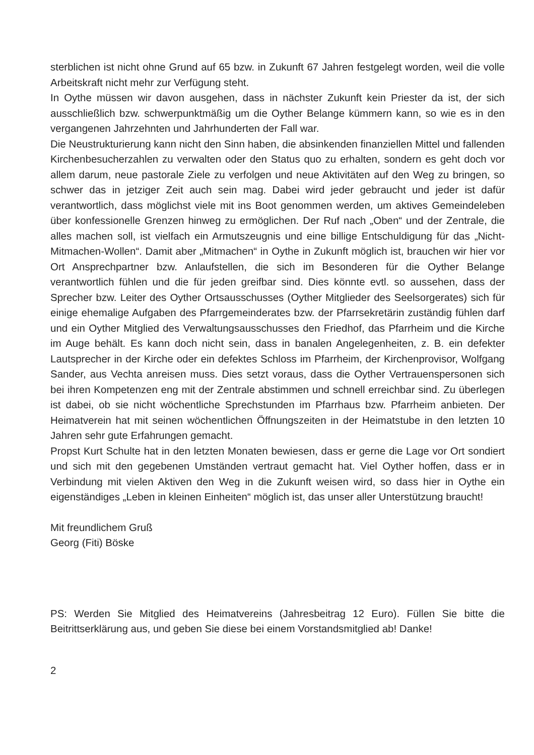sterblichen ist nicht ohne Grund auf 65 bzw. in Zukunft 67 Jahren festgelegt worden, weil die volle Arbeitskraft nicht mehr zur Verfügung steht.
In Oythe müssen wir davon ausgehen, dass in nächster Zukunft kein Priester da ist, der sich ausschließlich bzw. schwerpunktmäßig um die Oyther Belange kümmern kann, so wie es in den vergangenen Jahrzehnten und Jahrhunderten der Fall war.
Die Neustrukturierung kann nicht den Sinn haben, die absinkenden finanziellen Mittel und fallenden Kirchenbesucherzahlen zu verwalten oder den Status quo zu erhalten, sondern es geht doch vor allem darum, neue pastorale Ziele zu verfolgen und neue Aktivitäten auf den Weg zu bringen, so schwer das in jetziger Zeit auch sein mag. Dabei wird jeder gebraucht und jeder ist dafür verantwortlich, dass möglichst viele mit ins Boot genommen werden, um aktives Gemeindeleben über konfessionelle Grenzen hinweg zu ermöglichen. Der Ruf nach „Oben“ und der Zentrale, die alles machen soll, ist vielfach ein Armutszeugnis und eine billige Entschuldigung für das „Nicht-Mitmachen-Wollen“. Damit aber „Mitmachen“ in Oythe in Zukunft möglich ist, brauchen wir hier vor Ort Ansprechpartner bzw. Anlaufstellen, die sich im Besonderen für die Oyther Belange verantwortlich fühlen und die für jeden greifbar sind. Dies könnte evtl. so aussehen, dass der Sprecher bzw. Leiter des Oyther Ortsausschusses (Oyther Mitglieder des Seelsorgerates) sich für einige ehemalige Aufgaben des Pfarrgemeinderates bzw. der Pfarrsekretärin zuständig fühlen darf und ein Oyther Mitglied des Verwaltungsausschusses den Friedhof, das Pfarrheim und die Kirche im Auge behält. Es kann doch nicht sein, dass in banalen Angelegenheiten, z. B. ein defekter Lautsprecher in der Kirche oder ein defektes Schloss im Pfarrheim, der Kirchenprovisor, Wolfgang Sander, aus Vechta anreisen muss. Dies setzt voraus, dass die Oyther Vertrauenspersonen sich bei ihren Kompetenzen eng mit der Zentrale abstimmen und schnell erreichbar sind. Zu überlegen ist dabei, ob sie nicht wöchentliche Sprechstunden im Pfarrhaus bzw. Pfarrheim anbieten. Der Heimatverein hat mit seinen wöchentlichen Öffnungszeiten in der Heimatstube in den letzten 10 Jahren sehr gute Erfahrungen gemacht.
Propst Kurt Schulte hat in den letzten Monaten bewiesen, dass er gerne die Lage vor Ort sondiert und sich mit den gegebenen Umständen vertraut gemacht hat. Viel Oyther hoffen, dass er in Verbindung mit vielen Aktiven den Weg in die Zukunft weisen wird, so dass hier in Oythe ein eigenständiges „Leben in kleinen Einheiten“ möglich ist, das unser aller Unterstützung braucht!
Mit freundlichem Gruß
Georg (Fiti) Böske
PS: Werden Sie Mitglied des Heimatvereins (Jahresbeitrag 12 Euro). Füllen Sie bitte die Beitrittserklärung aus, und geben Sie diese bei einem Vorstandsmitglied ab! Danke!
2